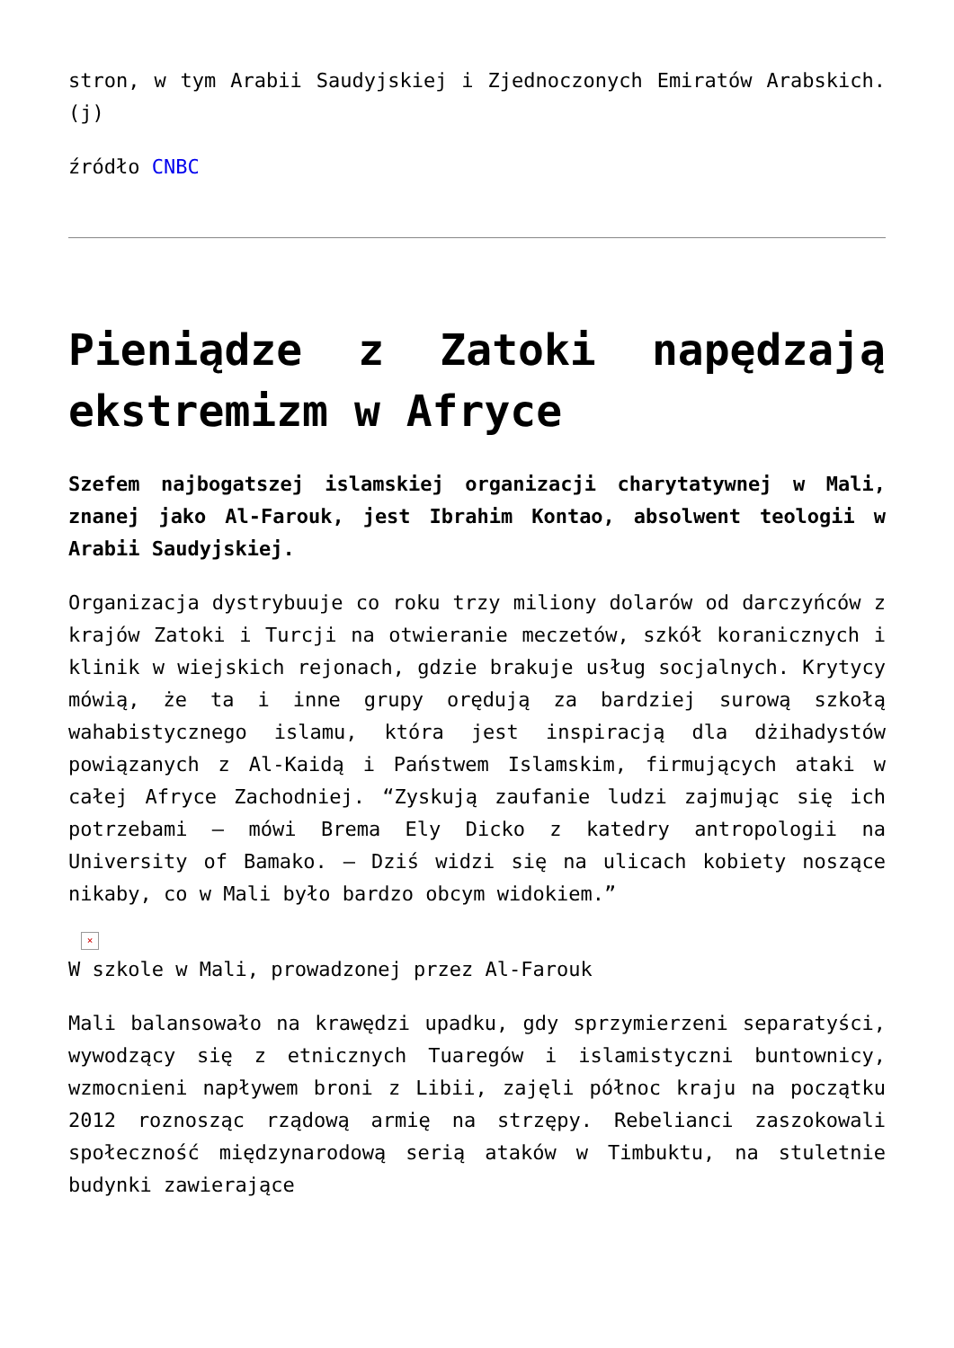stron, w tym Arabii Saudyjskiej i Zjednoczonych Emiratów Arabskich. (j)
źródło CNBC
Pieniądze z Zatoki napędzają ekstremizm w Afryce
Szefem najbogatszej islamskiej organizacji charytatywnej w Mali, znanej jako Al-Farouk, jest Ibrahim Kontao, absolwent teologii w Arabii Saudyjskiej.
Organizacja dystrybuuje co roku trzy miliony dolarów od darczyńców z krajów Zatoki i Turcji na otwieranie meczetów, szkół koranicznych i klinik w wiejskich rejonach, gdzie brakuje usług socjalnych. Krytycy mówią, że ta i inne grupy orędują za bardziej surową szkołą wahabistycznego islamu, która jest inspiracją dla dżihadystów powiązanych z Al-Kaidą i Państwem Islamskim, firmujących ataki w całej Afryce Zachodniej. “Zyskują zaufanie ludzi zajmując się ich potrzebami – mówi Brema Ely Dicko z katedry antropologii na University of Bamako. – Dziś widzi się na ulicach kobiety noszące nikaby, co w Mali było bardzo obcym widokiem.”
×
W szkole w Mali, prowadzonej przez Al-Farouk
Mali balansowało na krawędzi upadku, gdy sprzymierzeni separatyści, wywodzący się z etnicznych Tuaregów i islamistyczni buntownicy, wzmocnieni napływem broni z Libii, zajęli północ kraju na początku 2012 roznosząc rządową armię na strzępy. Rebelianci zaszokowali społeczność międzynarodową serią ataków w Timbuktu, na stuletnie budynki zawierające